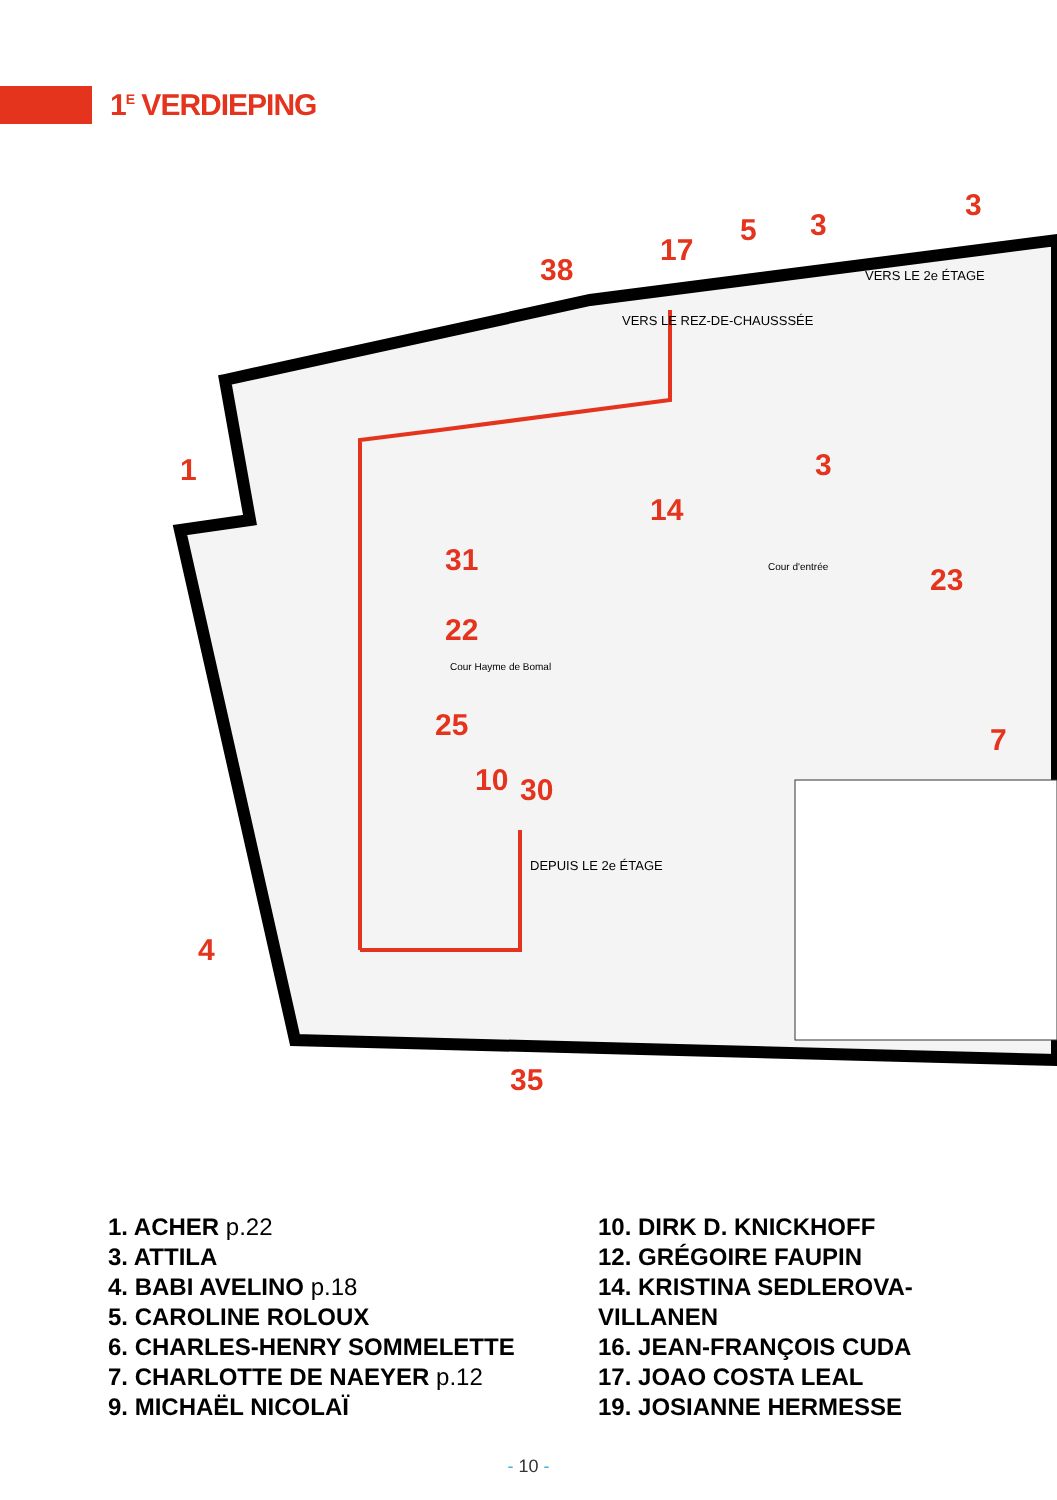1<sup>E</sup> VERDIEPING
1
4
38
17
5
3
3
3
14
31
22
25
10
30
35
23
7
VERS LE REZ-DE-CHAUSSSÉE
VERS LE 2e ÉTAGE
DEPUIS LE 2e ÉTAGE
Cour d'entrée
Cour Hayme de Bomal
1. ACHER p.22
3. ATTILA
4. BABI AVELINO p.18
5. CAROLINE ROLOUX
6. CHARLES-HENRY SOMMELETTE
7. CHARLOTTE DE NAEYER p.12
9. MICHAËL NICOLAÏ
10. DIRK D. KNICKHOFF
12. GRÉGOIRE FAUPIN
14. KRISTINA SEDLEROVA-VILLANEN
16. JEAN-FRANÇOIS CUDA
17. JOAO COSTA LEAL
19. JOSIANNE HERMESSE
- 10 -